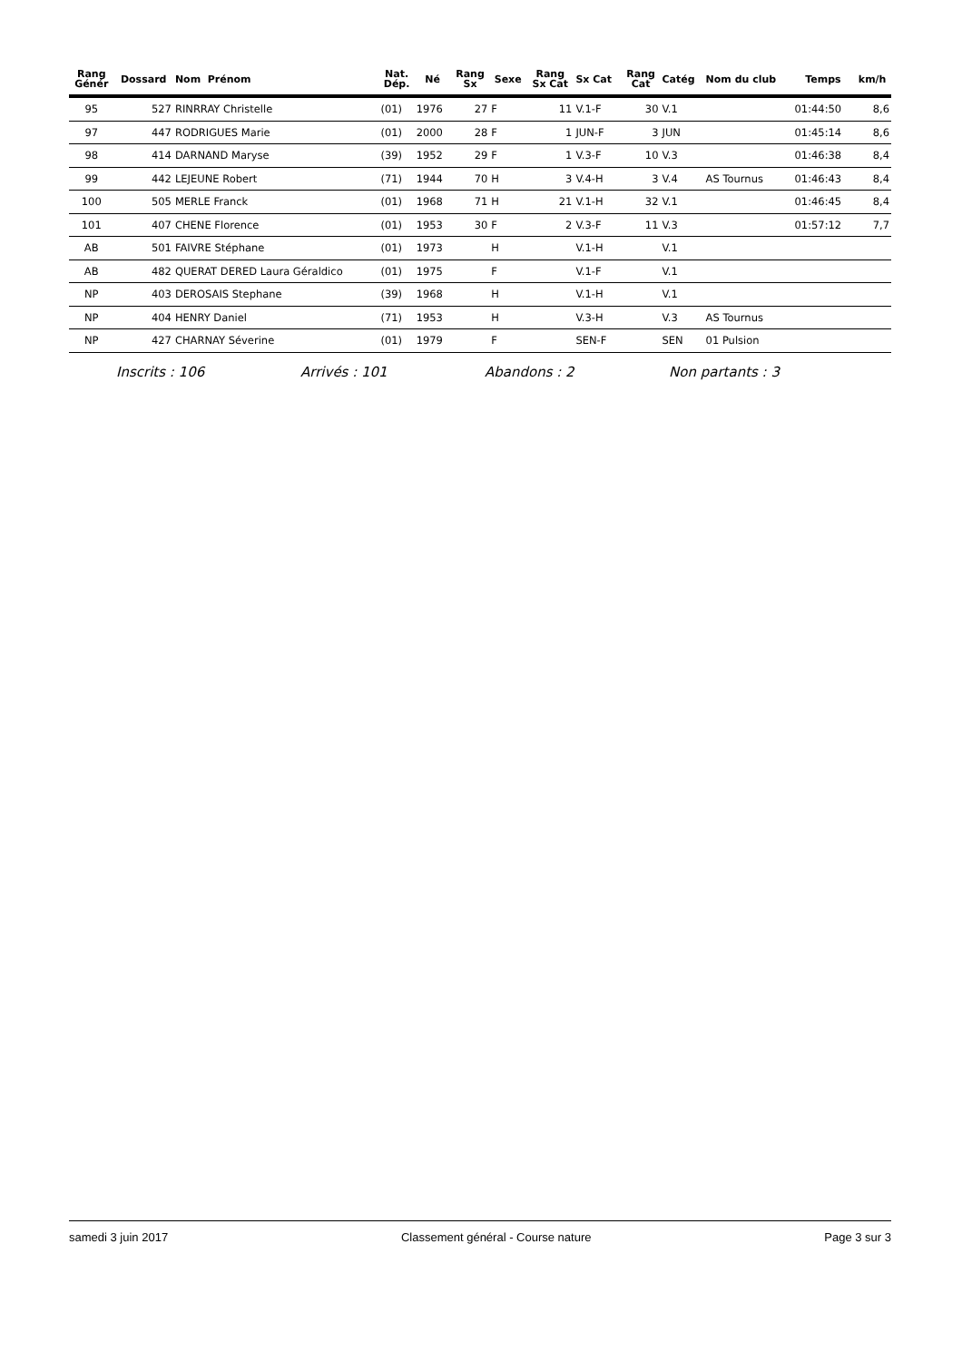| Rang Génér | Dossard | Nom Prénom | Nat. Dép. | Né | Rang Sx | Sexe | Rang Sx Cat | Sx Cat | Rang Cat | Catég | Nom du club | Temps | km/h |
| --- | --- | --- | --- | --- | --- | --- | --- | --- | --- | --- | --- | --- | --- |
| 95 | 527 | RINRRAY Christelle | (01) | 1976 | 27 | F | 11 | V.1-F | 30 | V.1 | | 01:44:50 | 8,6 |
| 97 | 447 | RODRIGUES Marie | (01) | 2000 | 28 | F | 1 | JUN-F | 3 | JUN | | 01:45:14 | 8,6 |
| 98 | 414 | DARNAND Maryse | (39) | 1952 | 29 | F | 1 | V.3-F | 10 | V.3 | | 01:46:38 | 8,4 |
| 99 | 442 | LEJEUNE Robert | (71) | 1944 | 70 | H | 3 | V.4-H | 3 | V.4 | AS Tournus | 01:46:43 | 8,4 |
| 100 | 505 | MERLE Franck | (01) | 1968 | 71 | H | 21 | V.1-H | 32 | V.1 | | 01:46:45 | 8,4 |
| 101 | 407 | CHENE Florence | (01) | 1953 | 30 | F | 2 | V.3-F | 11 | V.3 | | 01:57:12 | 7,7 |
| AB | 501 | FAIVRE Stéphane | (01) | 1973 | | H | | V.1-H | | V.1 | | | |
| AB | 482 | QUERAT DERED Laura Géraldico | (01) | 1975 | | F | | V.1-F | | V.1 | | | |
| NP | 403 | DEROSAIS Stephane | (39) | 1968 | | H | | V.1-H | | V.1 | | | |
| NP | 404 | HENRY Daniel | (71) | 1953 | | H | | V.3-H | | V.3 | AS Tournus | | |
| NP | 427 | CHARNAY Séverine | (01) | 1979 | | F | | SEN-F | | SEN | 01 Pulsion | | |
Inscrits : 106 Arrivés : 101 Abandons : 2 Non partants : 3
samedi 3 juin 2017 Classement général - Course nature Page 3 sur 3